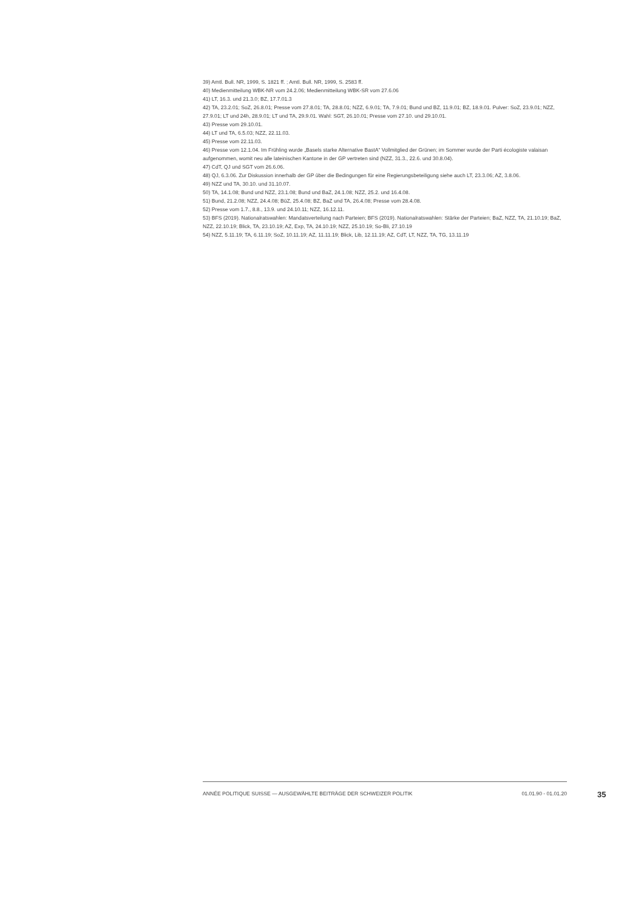39) Amtl. Bull. NR, 1999, S. 1821 ff. ; Amtl. Bull. NR, 1999, S. 2583 ff.
40) Medienmitteilung WBK-NR vom 24.2.06; Medienmitteilung WBK-SR vom 27.6.06
41) LT, 16.3. und 21.3.0; BZ, 17.7.01.3
42) TA, 23.2.01; SoZ, 26.8.01; Presse vom 27.8.01; TA, 28.8.01; NZZ, 6.9.01; TA, 7.9.01; Bund und BZ, 11.9.01; BZ, 18.9.01. Pulver: SoZ, 23.9.01; NZZ, 27.9.01; LT und 24h, 28.9.01; LT und TA, 29.9.01. Wahl: SGT, 26.10.01; Presse vom 27.10. und 29.10.01.
43) Presse vom 29.10.01.
44) LT und TA, 6.5.03; NZZ, 22.11.03.
45) Presse vom 22.11.03.
46) Presse vom 12.1.04. Im Frühling wurde „Basels starke Alternative BastA“ Vollmitglied der Grünen; im Sommer wurde der Parti écologiste valaisan aufgenommen, womit neu alle lateinischen Kantone in der GP vertreten sind (NZZ, 31.3., 22.6. und 30.8.04).
47) CdT, QJ und SGT vom 26.6.06.
48) QJ, 6.3.06. Zur Diskussion innerhalb der GP über die Bedingungen für eine Regierungsbeteiligung siehe auch LT, 23.3.06; AZ, 3.8.06.
49) NZZ und TA, 30.10. und 31.10.07.
50) TA, 14.1.08; Bund und NZZ, 23.1.08; Bund und BaZ, 24.1.08; NZZ, 25.2. und 16.4.08.
51) Bund, 21.2.08; NZZ, 24.4.08; BüZ, 25.4.08; BZ, BaZ und TA, 26.4.08; Presse vom 28.4.08.
52) Presse vom 1.7., 8.8., 13.9. und 24.10.11; NZZ, 16.12.11.
53) BFS (2019). Nationalratswahlen: Mandatsverteilung nach Parteien; BFS (2019). Nationalratswahlen: Stärke der Parteien; BaZ, NZZ, TA, 21.10.19; BaZ, NZZ, 22.10.19; Blick, TA, 23.10.19; AZ, Exp, TA, 24.10.19; NZZ, 25.10.19; So-Bli, 27.10.19
54) NZZ, 5.11.19; TA, 6.11.19; SoZ, 10.11.19; AZ, 11.11.19; Blick, Lib, 12.11.19; AZ, CdT, LT, NZZ, TA, TG, 13.11.19
ANNÉE POLITIQUE SUISSE — AUSGEWÄHLTE BEITRÄGE DER SCHWEIZER POLITIK 01.01.90 - 01.01.20
35